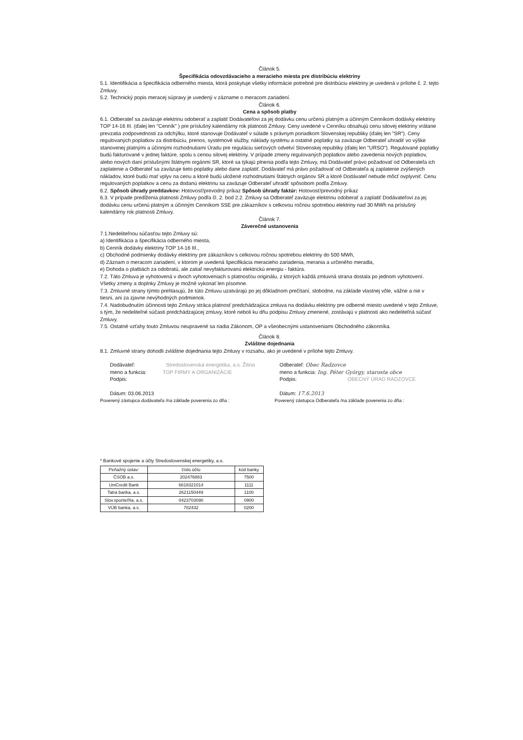Článok 5.
Špecifikácia odovzdávacieho a meracieho miesta pre distribúciu elektriny
5.1. Identifikácia a špecifikácia odberného miesta, ktorá poskytuje všetky informácie potrebné pre distribúciu elektriny je uvedená v prílohe č. 2. tejto Zmluvy.
5.2. Technický popis meracej súpravy je uvedený v zázname o meracom zariadení.
Článok 6.
Cena a spôsob platby
6.1. Odberateľ sa zaväzuje elektrinu odoberať a zaplatiť Dodávateľovi za jej dodávku cenu určenú platným a účinným Cenníkom dodávky elektriny TOP 14-16 III. (ďalej len "Cenník" ) pre príslušný kalendárny rok platnosti Zmluvy. Ceny uvedené v Cenníku obsahujú cenu silovej elektriny vrátane prevzatia zodpovednosti za odchýlku, ktoré stanovuje Dodávateľ v súlade s právnym poriadkom Slovenskej republiky (ďalej len "SR"). Ceny regulovaných poplatkov za distribúciu, prenos, systémové služby, náklady systému a ostatné poplatky sa zaväzuje Odberateľ uhradiť vo výške stanovenej platnými a účinnými rozhodnutiami Úradu pre reguláciu sieťových odvetví Slovenskej republiky (ďalej len "URSO"). Regulované poplatky budú fakturované v jednej faktúre, spolu s cenou silovej elektriny. V prípade zmeny regulovaných poplatkov alebo zavedenia nových poplatkov, alebo nových daní príslušnými štátnymi orgánmi SR, ktoré sa týkajú plnenia podľa tejto Zmluvy, má Dodávateľ právo požadovať od Odberateľa ich zaplatenie a Odberateľ sa zaväzuje tieto poplatky alebo dane zaplatiť. Dodávateľ má právo požadovať od Odberateľa aj zaplatenie zvýšených nákladov, ktoré budú mať vplyv na cenu a ktoré budú uložené rozhodnutiami štátnych orgánov SR a ktoré Dodávateľ nebude môcť ovplyvniť. Cenu regulovaných poplatkov a cenu za dodanú elektrinu sa zaväzuje Odberateľ uhradiť spôsobom podľa Zmluvy.
6.2. Spôsob úhrady preddavkov: Hotovosť/prevodný príkaz Spôsob úhrady faktúr: Hotovosť/prevodný príkaz
6.3. V prípade predĺženia platnosti Zmluvy podľa čl. 2. bod 2.2. Zmluvy sa Odberateľ zaväzuje elektrinu odoberať a zaplatiť Dodávateľovi za jej dodávku cenu určenú platným a účinným Cenníkom SSE pre zákazníkov s celkovou ročnou spotrebou elektriny nad 30 MWh na príslušný kalendárny rok platnosti Zmluvy.
Článok 7.
Záverečné ustanovenia
7.1.Nedeliteľnou súčasťou tejto Zmluvy sú:
a) Identifikácia a špecifikácia odberného miesta,
b) Cenník dodávky elektriny TOP 14-16 III.,
c) Obchodné podmienky dodávky elektriny pre zákazníkov s celkovou ročnou spotrebou elektriny do 500 MWh,
d) Záznam o meracom zariadení, v ktorom je uvedená špecifikácia meracieho zariadenia, merania a určeného meradla,
e) Dohoda o platbách za odobratú, ale zatiaľ nevyfakturovanú elektrickú energiu - faktúra.
7.2. Táto Zmluva je vyhotovená v dvoch vyhotoveniach s platnosťou originálu, z ktorých každá zmluvná strana dostala po jednom vyhotovení. Všetky zmeny a doplnky Zmluvy je možné vykonať len písomne.
7.3. Zmluvné strany týmto prehlasujú, že túto Zmluvu uzatvárajú po jej dôkladnom prečítaní, slobodne, na základe vlastnej vôle, vážne a nie v tiesni, ani za zjavne nevýhodných podmienok.
7.4. Nadobudnutím účinnosti tejto Zmluvy stráca platnosť predchádzajúca zmluva na dodávku elektriny pre odberné miesto uvedené v tejto Zmluve, s tým, že nedeliteľné súčasti predchádzajúcej zmluvy, ktoré neboli ku dňu podpisu Zmluvy zmenené, zostávajú v platnosti ako nedeliteľná súčasť Zmluvy.
7.5. Ostatné vzťahy touto Zmluvou neupravené sa riadia Zákonom, OP a všeobecnými ustanoveniami Obchodného zákonníka.
Článok 8.
Zvláštne dojednania
8.1. Zmluvné strany dohodli zvláštne dojednania tejto Zmluvy v rozsahu, ako je uvedené v prílohe tejto Zmluvy.
Dodávateľ: Stredoslovenská energetika, a.s. Žilina
meno a funkcia: TOP FIRMY A ORGANIZÁCIE
Podpis:
Dátum: 03.06.2013
Odberateľ: Obec Radzovce
meno a funkcia: Ing. Péter György, starosta obce
Podpis: OBECNÝ ÚRAD RADZOVCE
Dátum: 17.6.2013
Poverený zástupca dodávateľa /na základe poverenia zo dňa :
Poverený zástupca Odberateľa /na základe poverenia zo dňa :
* Bankové spojenie a účty Stredoslovenskej energetiky, a.s.
| Peňažný ústav: | číslo účtu | kód banky |
| --- | --- | --- |
| ČSOB a.s. | 202476883 | 7500 |
| UniCredit Bank | 6618321014 | 1111 |
| Tatra banka, a.s. | 2621150449 | 1100 |
| Slov.sporiteľňa, a.s. | 0423703090 | 0900 |
| VÚB banka, a.s. | 702432 | 0200 |